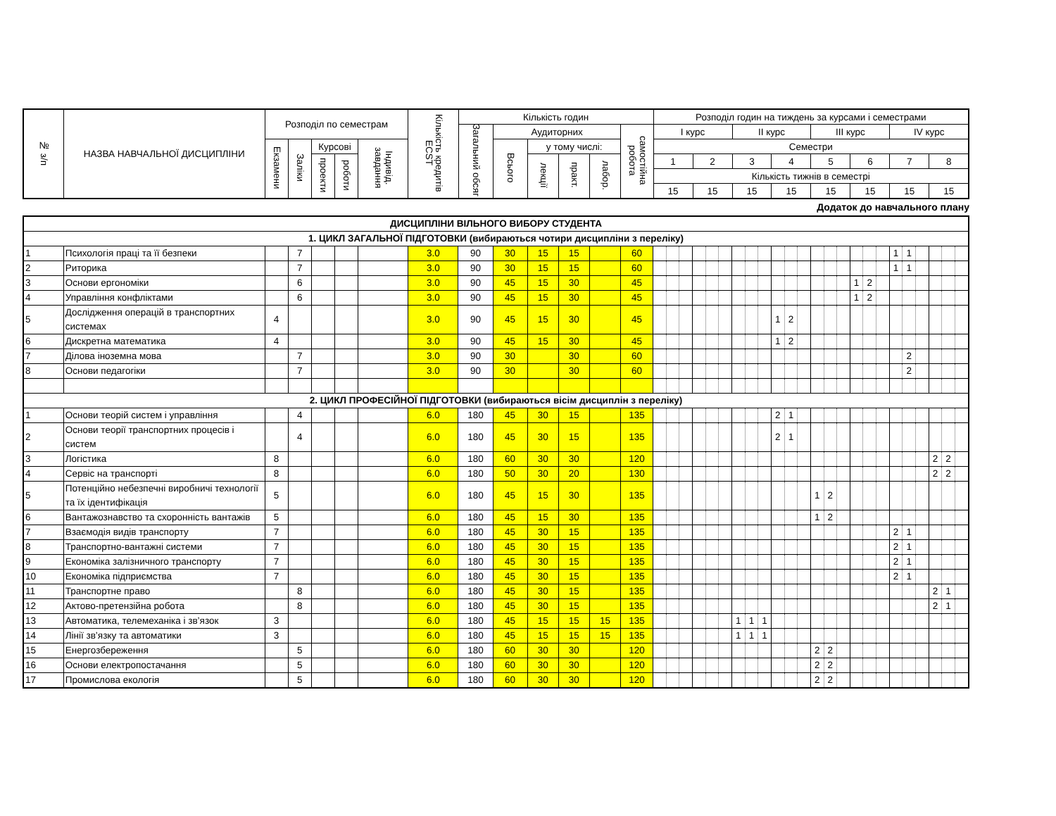| № з/п | НАЗВА НАВЧАЛЬНОЇ ДИСЦИПЛІНИ | Розподіл по семестрам | | | | | Кількість кредитів ECST | Кількість годин | | | | | | Розподіл годин на тиждень за курсами і семестрами | | | | | | | |
| --- | --- | --- | --- | --- | --- | --- | --- | --- | --- | --- | --- | --- | --- | --- | --- | --- | --- | --- | --- | --- | --- |
| | | | | | | | | Загальний обсяг | Аудиторних | | | | самостійна робота | I курс | | II курс | | III курс | | IV курс | |
| | | Екзамени | Заліки | Курсові | | Індивід. завдання | | | Всього | у тому числі: | | | | Семестри | | | | | | | |
| | | | | проекти | роботи | | | | | лекції | практ. | лабор. | | 1 | 2 | 3 | 4 | 5 | 6 | 7 | 8 |
| | | | | | | | | | | | | | | Кількість тижнів в семестрі | | | | | | | |
| | | | | | | | | | | | | | | 15 | 15 | 15 | 15 | 15 | 15 | 15 | 15 |
Додаток до навчального плану
| ДИСЦИПЛІНИ ВІЛЬНОГО ВИБОРУ СТУДЕНТА | | | | | | | | | | | | | | | | | | | | | | | | | | | | | | | | | | | | | |
| 1. ЦИКЛ ЗАГАЛЬНОЇ ПІДГОТОВКИ (вибираються чотири дисципліни з переліку) | | | | | | | | | | | | | | | | | | | | | | | | | | | | | | | | | | | | | |
| 1 | Психологія праці та її безпеки | | 7 | | | | 3.0 | 90 | 30 | 15 | 15 | | 60 | | | | | | | | | | | | | | | | | | | 1 | 1 | | | | |
| 2 | Риторика | | 7 | | | | 3.0 | 90 | 30 | 15 | 15 | | 60 | | | | | | | | | | | | | | | | | | | 1 | 1 | | | | |
| 3 | Основи ергономіки | | 6 | | | | 3.0 | 90 | 45 | 15 | 30 | | 45 | | | | | | | | | | | | | | | | 1 | 2 | | | | | | | |
| 4 | Управління конфліктами | | 6 | | | | 3.0 | 90 | 45 | 15 | 30 | | 45 | | | | | | | | | | | | | | | | 1 | 2 | | | | | | | |
| 5 | Дослідження операцій в транспортних системах | 4 | | | | | 3.0 | 90 | 45 | 15 | 30 | | 45 | | | | | | | | | | 1 | 2 | | | | | | | | | | | | | |
| 6 | Дискретна математика | 4 | | | | | 3.0 | 90 | 45 | 15 | 30 | | 45 | | | | | | | | | | 1 | 2 | | | | | | | | | | | | | |
| 7 | Ділова іноземна мова | | 7 | | | | 3.0 | 90 | 30 | | 30 | | 60 | | | | | | | | | | | | | | | | | | | | 2 | | | | |
| 8 | Основи педагогіки | | 7 | | | | 3.0 | 90 | 30 | | 30 | | 60 | | | | | | | | | | | | | | | | | | | | 2 | | | | |
| 2. ЦИКЛ ПРОФЕСІЙНОЇ ПІДГОТОВКИ (вибираються вісім дисциплін з переліку) | | | | | | | | | | | | | | | | | | | | | | | | | | | | | | | | | | | | | |
| 1 | Основи теорій систем і управління | | 4 | | | | 6.0 | 180 | 45 | 30 | 15 | | 135 | | | | | | | | | | 2 | 1 | | | | | | | | | | | | | |
| 2 | Основи теорії транспортних процесів і систем | | 4 | | | | 6.0 | 180 | 45 | 30 | 15 | | 135 | | | | | | | | | | 2 | 1 | | | | | | | | | | | | | |
| 3 | Логістика | 8 | | | | | 6.0 | 180 | 60 | 30 | 30 | | 120 | | | | | | | | | | | | | | | | | | | | | | 2 | 2 | |
| 4 | Сервіс на транспорті | 8 | | | | | 6.0 | 180 | 50 | 30 | 20 | | 130 | | | | | | | | | | | | | | | | | | | | | | 2 | 2 | |
| 5 | Потенційно небезпечні виробничі технології та їх ідентифікація | 5 | | | | | 6.0 | 180 | 45 | 15 | 30 | | 135 | | | | | | | | | | | | | 1 | 2 | | | | | | | | | | |
| 6 | Вантажознавство та схоронність вантажів | 5 | | | | | 6.0 | 180 | 45 | 15 | 30 | | 135 | | | | | | | | | | | | | 1 | 2 | | | | | | | | | | |
| 7 | Взаємодія видів транспорту | 7 | | | | | 6.0 | 180 | 45 | 30 | 15 | | 135 | | | | | | | | | | | | | | | | | | | 2 | 1 | | | | |
| 8 | Транспортно-вантажні системи | 7 | | | | | 6.0 | 180 | 45 | 30 | 15 | | 135 | | | | | | | | | | | | | | | | | | | 2 | 1 | | | | |
| 9 | Економіка залізничного транспорту | 7 | | | | | 6.0 | 180 | 45 | 30 | 15 | | 135 | | | | | | | | | | | | | | | | | | | 2 | 1 | | | | |
| 10 | Економіка підприємства | 7 | | | | | 6.0 | 180 | 45 | 30 | 15 | | 135 | | | | | | | | | | | | | | | | | | | 2 | 1 | | | | |
| 11 | Транспортне право | | 8 | | | | 6.0 | 180 | 45 | 30 | 15 | | 135 | | | | | | | | | | | | | | | | | | | | | | 2 | 1 | |
| 12 | Актово-претензійна робота | | 8 | | | | 6.0 | 180 | 45 | 30 | 15 | | 135 | | | | | | | | | | | | | | | | | | | | | | 2 | 1 | |
| 13 | Автоматика, телемеханіка і зв’язок | 3 | | | | | 6.0 | 180 | 45 | 15 | 15 | 15 | 135 | | | | | | | 1 | 1 | 1 | | | | | | | | | | | | | | | |
| 14 | Лінії зв’язку та автоматики | 3 | | | | | 6.0 | 180 | 45 | 15 | 15 | 15 | 135 | | | | | | | 1 | 1 | 1 | | | | | | | | | | | | | | | |
| 15 | Енергозбереження | | 5 | | | | 6.0 | 180 | 60 | 30 | 30 | | 120 | | | | | | | | | | | | | 2 | 2 | | | | | | | | | | |
| 16 | Основи електропостачання | | 5 | | | | 6.0 | 180 | 60 | 30 | 30 | | 120 | | | | | | | | | | | | | 2 | 2 | | | | | | | | | | |
| 17 | Промислова екологія | | 5 | | | | 6.0 | 180 | 60 | 30 | 30 | | 120 | | | | | | | | | | | | | 2 | 2 | | | | | | | | | | |